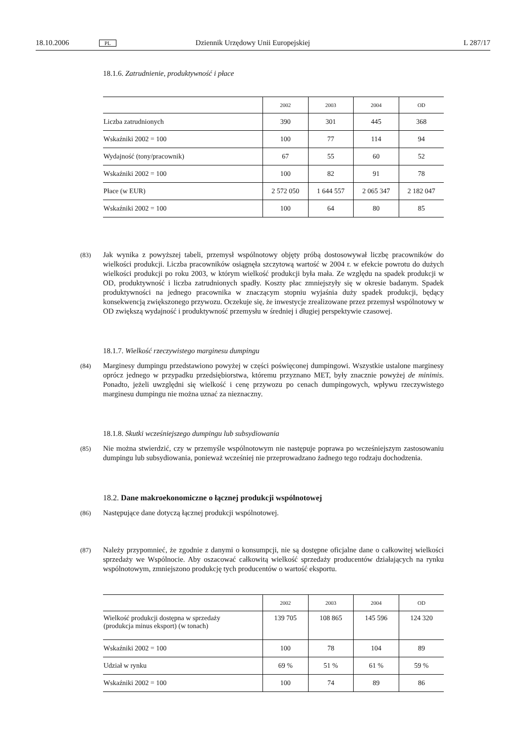18.10.2006 PL Dziennik Urzędowy Unii Europejskiej L 287/17
18.1.6. Zatrudnienie, produktywność i płace
| | 2002 | 2003 | 2004 | OD |
| --- | --- | --- | --- | --- |
| Liczba zatrudnionych | 390 | 301 | 445 | 368 |
| Wskaźniki 2002 = 100 | 100 | 77 | 114 | 94 |
| Wydajność (tony/pracownik) | 67 | 55 | 60 | 52 |
| Wskaźniki 2002 = 100 | 100 | 82 | 91 | 78 |
| Płace (w EUR) | 2 572 050 | 1 644 557 | 2 065 347 | 2 182 047 |
| Wskaźniki 2002 = 100 | 100 | 64 | 80 | 85 |
(83)
Jak wynika z powyższej tabeli, przemysł wspólnotowy objęty próbą dostosowywał liczbę pracowników do wielkości produkcji. Liczba pracowników osiągnęła szczytową wartość w 2004 r. w efekcie powrotu do dużych wielkości produkcji po roku 2003, w którym wielkość produkcji była mała. Ze względu na spadek produkcji w OD, produktywność i liczba zatrudnionych spadły. Koszty płac zmniejszyły się w okresie badanym. Spadek produktywności na jednego pracownika w znaczącym stopniu wyjaśnia duży spadek produkcji, będący konsekwencją zwiększonego przywozu. Oczekuje się, że inwestycje zrealizowane przez przemysł wspólnotowy w OD zwiększą wydajność i produktywność przemysłu w średniej i długiej perspektywie czasowej.
18.1.7. Wielkość rzeczywistego marginesu dumpingu
(84)
Marginesy dumpingu przedstawiono powyżej w części poświęconej dumpingowi. Wszystkie ustalone marginesy oprócz jednego w przypadku przedsiębiorstwa, któremu przyznano MET, były znacznie powyżej de minimis. Ponadto, jeżeli uwzględni się wielkość i cenę przywozu po cenach dumpingowych, wpływu rzeczywistego marginesu dumpingu nie można uznać za nieznaczny.
18.1.8. Skutki wcześniejszego dumpingu lub subsydiowania
(85)
Nie można stwierdzić, czy w przemyśle wspólnotowym nie następuje poprawa po wcześniejszym zastosowaniu dumpingu lub subsydiowania, ponieważ wcześniej nie przeprowadzano żadnego tego rodzaju dochodzenia.
18.2. Dane makroekonomiczne o łącznej produkcji wspólnotowej
(86)
Następujące dane dotyczą łącznej produkcji wspólnotowej.
(87)
Należy przypomnieć, że zgodnie z danymi o konsumpcji, nie są dostępne oficjalne dane o całkowitej wielkości sprzedaży we Wspólnocie. Aby oszacować całkowitą wielkość sprzedaży producentów działających na rynku wspólnotowym, zmniejszono produkcję tych producentów o wartość eksportu.
| | 2002 | 2003 | 2004 | OD |
| --- | --- | --- | --- | --- |
| Wielkość produkcji dostępna w sprzedaży (produkcja minus eksport) (w tonach) | 139 705 | 108 865 | 145 596 | 124 320 |
| Wskaźniki 2002 = 100 | 100 | 78 | 104 | 89 |
| Udział w rynku | 69 % | 51 % | 61 % | 59 % |
| Wskaźniki 2002 = 100 | 100 | 74 | 89 | 86 |